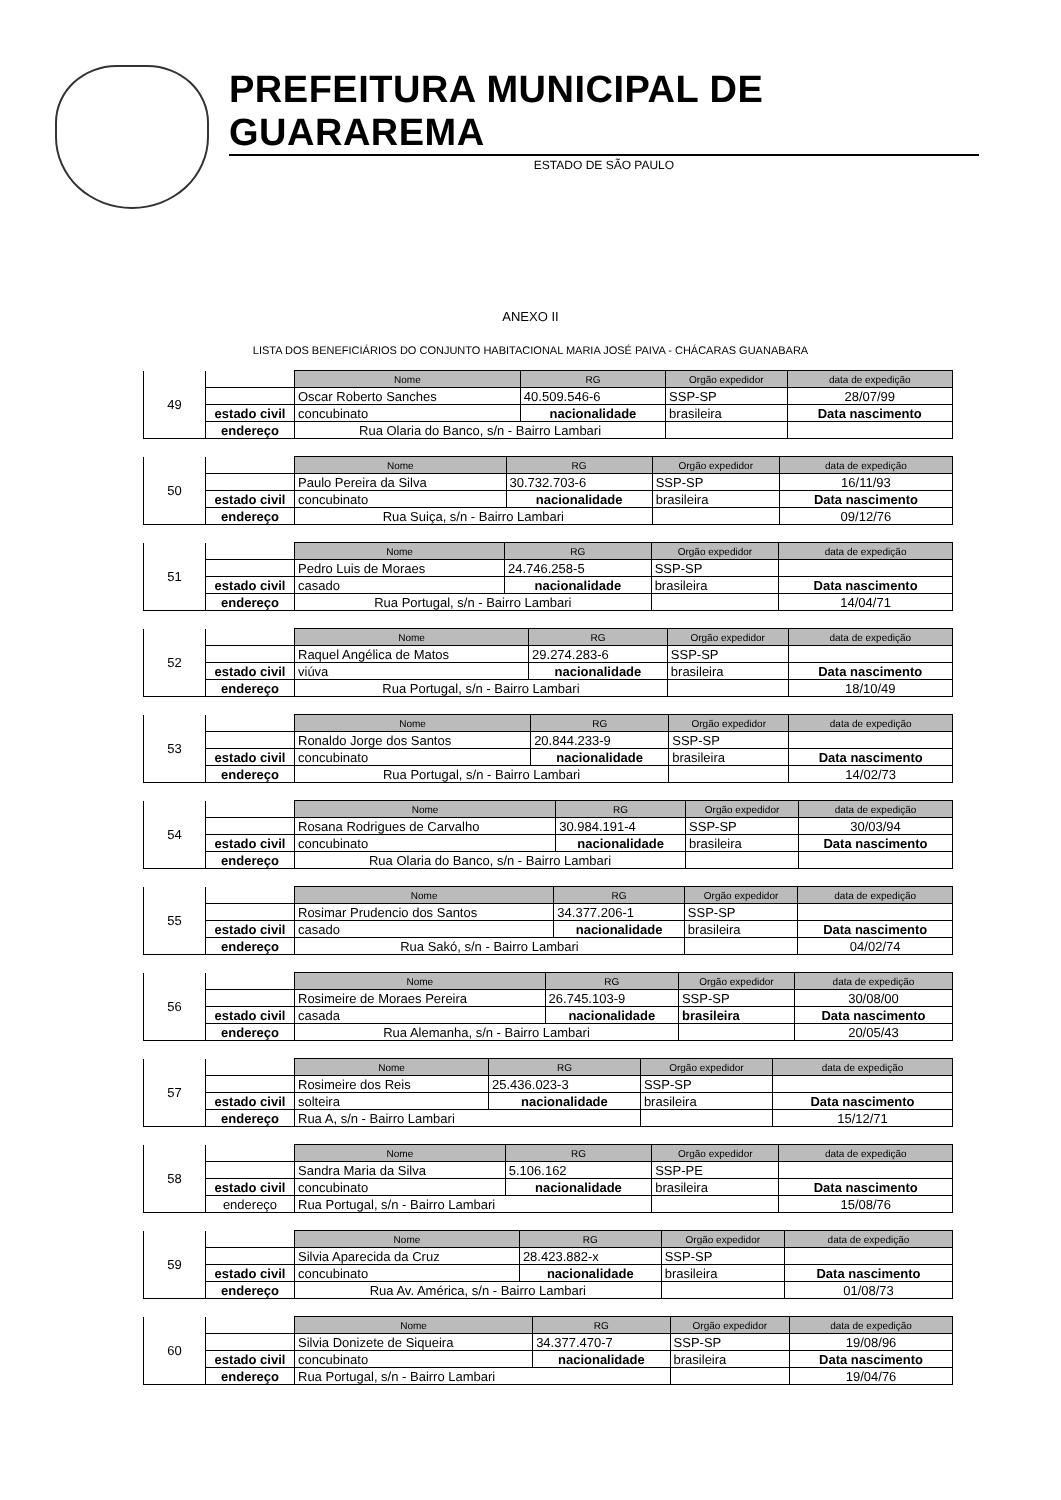PREFEITURA MUNICIPAL DE GUARAREMA
ESTADO DE SÃO PAULO
ANEXO II
LISTA DOS BENEFICIÁRIOS DO CONJUNTO HABITACIONAL MARIA JOSÉ PAIVA - CHÁCARAS GUANABARA
| 49 | | Nome | RG | Orgão expedidor | data de expedição |
| | | Oscar Roberto Sanches | 40.509.546-6 | SSP-SP | 28/07/99 |
| | estado civil | concubinato | nacionalidade | brasileira | Data nascimento |
| | endereço | Rua Olaria do Banco, s/n - Bairro Lambari | | | |
| 50 | | Nome | RG | Orgão expedidor | data de expedição |
| | | Paulo Pereira da Silva | 30.732.703-6 | SSP-SP | 16/11/93 |
| | estado civil | concubinato | nacionalidade | brasileira | Data nascimento |
| | endereço | Rua Suiça, s/n - Bairro Lambari | | | 09/12/76 |
| 51 | | Nome | RG | Orgão expedidor | data de expedição |
| | | Pedro Luis de Moraes | 24.746.258-5 | SSP-SP | |
| | estado civil | casado | nacionalidade | brasileira | Data nascimento |
| | endereço | Rua Portugal, s/n - Bairro Lambari | | | 14/04/71 |
| 52 | | Nome | RG | Orgão expedidor | data de expedição |
| | | Raquel Angélica de Matos | 29.274.283-6 | SSP-SP | |
| | estado civil | viúva | nacionalidade | brasileira | Data nascimento |
| | endereço | Rua Portugal, s/n - Bairro Lambari | | | 18/10/49 |
| 53 | | Nome | RG | Orgão expedidor | data de expedição |
| | | Ronaldo Jorge dos Santos | 20.844.233-9 | SSP-SP | |
| | estado civil | concubinato | nacionalidade | brasileira | Data nascimento |
| | endereço | Rua Portugal, s/n - Bairro Lambari | | | 14/02/73 |
| 54 | | Nome | RG | Orgão expedidor | data de expedição |
| | | Rosana Rodrigues de Carvalho | 30.984.191-4 | SSP-SP | 30/03/94 |
| | estado civil | concubinato | nacionalidade | brasileira | Data nascimento |
| | endereço | Rua Olaria do Banco, s/n - Bairro Lambari | | | |
| 55 | | Nome | RG | Orgão expedidor | data de expedição |
| | | Rosimar Prudencio dos Santos | 34.377.206-1 | SSP-SP | |
| | estado civil | casado | nacionalidade | brasileira | Data nascimento |
| | endereço | Rua Sakó, s/n - Bairro Lambari | | | 04/02/74 |
| 56 | | Nome | RG | Orgão expedidor | data de expedição |
| | | Rosimeire de Moraes Pereira | 26.745.103-9 | SSP-SP | 30/08/00 |
| | estado civil | casada | nacionalidade | brasileira | Data nascimento |
| | endereço | Rua Alemanha, s/n - Bairro Lambari | | | 20/05/43 |
| 57 | | Nome | RG | Orgão expedidor | data de expedição |
| | | Rosimeire dos Reis | 25.436.023-3 | SSP-SP | |
| | estado civil | solteira | nacionalidade | brasileira | Data nascimento |
| | endereço | Rua A, s/n - Bairro Lambari | | | 15/12/71 |
| 58 | | Nome | RG | Orgão expedidor | data de expedição |
| | | Sandra Maria da Silva | 5.106.162 | SSP-PE | |
| | estado civil | concubinato | nacionalidade | brasileira | Data nascimento |
| | endereço | Rua Portugal, s/n - Bairro Lambari | | | 15/08/76 |
| 59 | | Nome | RG | Orgão expedidor | data de expedição |
| | | Silvia Aparecida da Cruz | 28.423.882-x | SSP-SP | |
| | estado civil | concubinato | nacionalidade | brasileira | Data nascimento |
| | endereço | Rua Av. América, s/n - Bairro Lambari | | | 01/08/73 |
| 60 | | Nome | RG | Orgão expedidor | data de expedição |
| | | Silvia Donizete de Siqueira | 34.377.470-7 | SSP-SP | 19/08/96 |
| | estado civil | concubinato | nacionalidade | brasileira | Data nascimento |
| | endereço | Rua Portugal, s/n - Bairro Lambari | | | 19/04/76 |